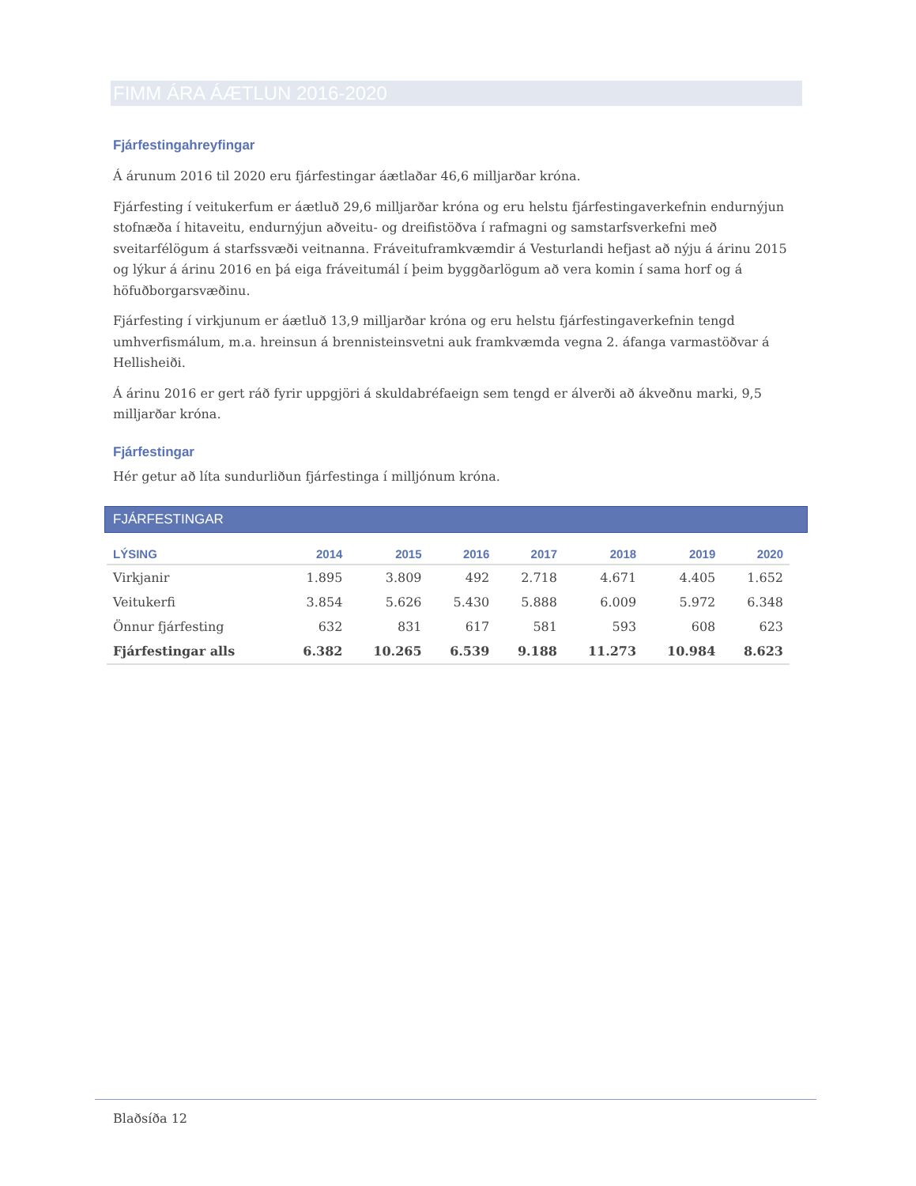FIMM ÁRA ÁÆTLUN 2016-2020
Fjárfestingahreyfingar
Á árunum 2016 til 2020 eru fjárfestingar áætlaðar 46,6 milljarðar króna.
Fjárfesting í veitukerfum er áætluð 29,6 milljarðar króna og eru helstu fjárfestingaverkefnin endurnýjun stofnæða í hitaveitu, endurnýjun aðveitu- og dreifistöðva í rafmagni og samstarfsverkefni með sveitarfélögum á starfssvæði veitnanna. Fráveituframkvæmdir á Vesturlandi hefjast að nýju á árinu 2015 og lýkur á árinu 2016 en þá eiga fráveitumál í þeim byggðarlögum að vera komin í sama horf og á höfuðborgarsvæðinu.
Fjárfesting í virkjunum er áætluð 13,9 milljarðar króna og eru helstu fjárfestingaverkefnin tengd umhverfismálum, m.a. hreinsun á brennisteinsvetni auk framkvæmda vegna 2. áfanga varmastöðvar á Hellisheiði.
Á árinu 2016 er gert ráð fyrir uppgjöri á skuldabréfaeign sem tengd er álverði að ákveðnu marki, 9,5 milljarðar króna.
Fjárfestingar
Hér getur að líta sundurliðun fjárfestinga í milljónum króna.
FJÁRFESTINGAR
| LÝSING | 2014 | 2015 | 2016 | 2017 | 2018 | 2019 | 2020 |
| --- | --- | --- | --- | --- | --- | --- | --- |
| Virkjanir | 1.895 | 3.809 | 492 | 2.718 | 4.671 | 4.405 | 1.652 |
| Veitukerfi | 3.854 | 5.626 | 5.430 | 5.888 | 6.009 | 5.972 | 6.348 |
| Önnur fjárfesting | 632 | 831 | 617 | 581 | 593 | 608 | 623 |
| Fjárfestingar alls | 6.382 | 10.265 | 6.539 | 9.188 | 11.273 | 10.984 | 8.623 |
Blaðsíða 12